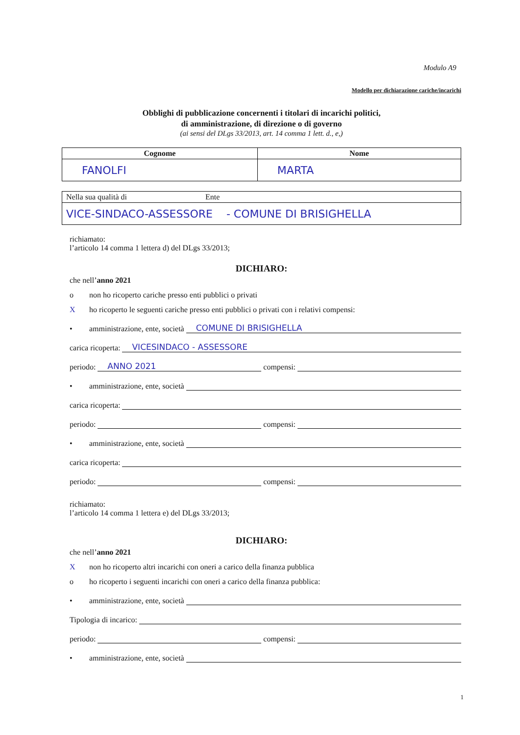Modulo A9
Modello per dichiarazione cariche/incarichi
Obblighi di pubblicazione concernenti i titolari di incarichi politici,
di amministrazione, di direzione o di governo
(ai sensi del DLgs 33/2013, art. 14 comma 1 lett. d., e,)
| Cognome | Nome |
| --- | --- |
| FANOLFI | MARTA |
| Nella sua qualità di Ente |
| VICE-SINDACO-ASSESSORE - COMUNE DI BRISIGHELLA |
richiamato:
l’articolo 14 comma 1 lettera d) del DLgs 33/2013;
DICHIARO:
che nell’anno 2021
o non ho ricoperto cariche presso enti pubblici o privati
Xho ricoperto le seguenti cariche presso enti pubblici o privati con i relativi compensi:
• amministrazione, ente, società COMUNE DI BRISIGHELLA
carica ricoperta: VICESINDACO - ASSESSORE
periodo: ANNO 2021 compensi:
• amministrazione, ente, società
carica ricoperta:
periodo: compensi:
• amministrazione, ente, società
carica ricoperta:
periodo: compensi:
richiamato:
l’articolo 14 comma 1 lettera e) del DLgs 33/2013;
DICHIARO:
che nell’anno 2021
Xnon ho ricoperto altri incarichi con oneri a carico della finanza pubblica
o ho ricoperto i seguenti incarichi con oneri a carico della finanza pubblica:
• amministrazione, ente, società
Tipologia di incarico:
periodo: compensi:
• amministrazione, ente, società
1